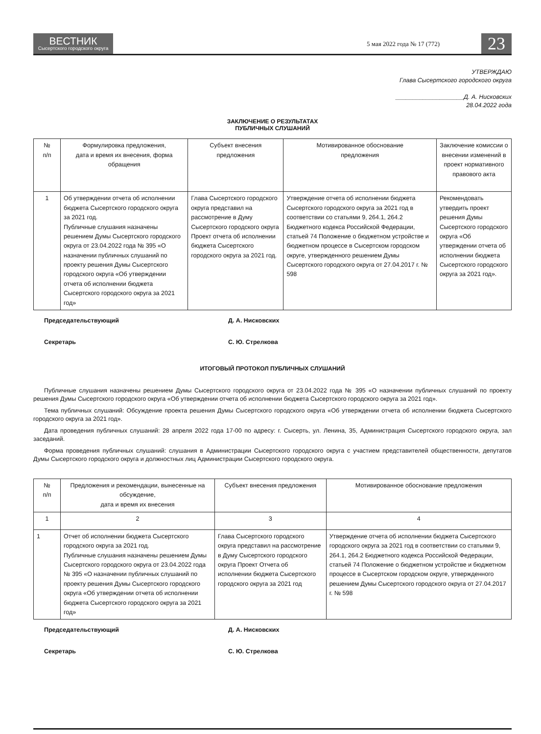ВЕСТНИК
Сысертского городского округа
5 мая 2022 года № 17 (772)
23
УТВЕРЖДАЮ
Глава Сысертского городского округа
____________________Д. А. Нисковских
28.04.2022 года
ЗАКЛЮЧЕНИЕ О РЕЗУЛЬТАТАХ
ПУБЛИЧНЫХ СЛУШАНИЙ
| № п/п | Формулировка предложения, дата и время их внесения, форма обращения | Субъект внесения предложения | Мотивированное обоснование предложения | Заключение комиссии о внесении изменений в проект нормативного правового акта |
| --- | --- | --- | --- | --- |
| 1 | Об утверждении отчета об исполнении бюджета Сысертского городского округа за 2021 год. Публичные слушания назначены решением Думы Сысертского городского округа от 23.04.2022 года № 395 «О назначении публичных слушаний по проекту решения Думы Сысертского городского округа «Об утверждении отчета об исполнении бюджета Сысертского городского округа за 2021 год» | Глава Сысертского городского округа представил на рассмотрение в Думу Сысертского городского округа Проект отчета об исполнении бюджета Сысертского городского округа за 2021 год. | Утверждение отчета об исполнении бюджета Сысертского городского округа за 2021 год в соответствии со статьями 9, 264.1, 264.2 Бюджетного кодекса Российской Федерации, статьей 74 Положение о бюджетном устройстве и бюджетном процессе в Сысертском городском округе, утвержденного решением Думы Сысертского городского округа от 27.04.2017 г. № 598 | Рекомендовать утвердить проект решения Думы Сысертского городского округа «Об утверждении отчета об исполнении бюджета Сысертского городского округа за 2021 год». |
Председательствующий Д. А. Нисковских
Секретарь С. Ю. Стрелкова
ИТОГОВЫЙ ПРОТОКОЛ ПУБЛИЧНЫХ СЛУШАНИЙ
Публичные слушания назначены решением Думы Сысертского городского округа от 23.04.2022 года № 395 «О назначении публичных слушаний по проекту решения Думы Сысертского городского округа «Об утверждении отчета об исполнении бюджета Сысертского городского округа за 2021 год».
Тема публичных слушаний: Обсуждение проекта решения Думы Сысертского городского округа «Об утверждении отчета об исполнении бюджета Сысертского городского округа за 2021 год».
Дата проведения публичных слушаний: 28 апреля 2022 года 17-00 по адресу: г. Сысерть, ул. Ленина, 35, Администрация Сысертского городского округа, зал заседаний.
Форма проведения публичных слушаний: слушания в Администрации Сысертского городского округа с участием представителей общественности, депутатов Думы Сысертского городского округа и должностных лиц Администрации Сысертского городского округа.
| № п/п | Предложения и рекомендации, вынесенные на обсуждение, дата и время их внесения | Субъект внесения предложения | Мотивированное обоснование предложения |
| --- | --- | --- | --- |
| 1 | 2 | 3 | 4 |
| 1 | Отчет об исполнении бюджета Сысертского городского округа за 2021 год. Публичные слушания назначены решением Думы Сысертского городского округа от 23.04.2022 года № 395 «О назначении публичных слушаний по проекту решения Думы Сысертского городского округа «Об утверждении отчета об исполнении бюджета Сысертского городского округа за 2021 год» | Глава Сысертского городского округа представил на рассмотрение в Думу Сысертского городского округа Проект Отчета об исполнении бюджета Сысертского городского округа за 2021 год | Утверждение отчета об исполнении бюджета Сысертского городского округа за 2021 год в соответствии со статьями 9, 264.1, 264.2 Бюджетного кодекса Российской Федерации, статьей 74 Положение о бюджетном устройстве и бюджетном процессе в Сысертском городском округе, утвержденного решением Думы Сысертского городского округа от 27.04.2017 г. № 598 |
Председательствующий Д. А. Нисковских
Секретарь С. Ю. Стрелкова